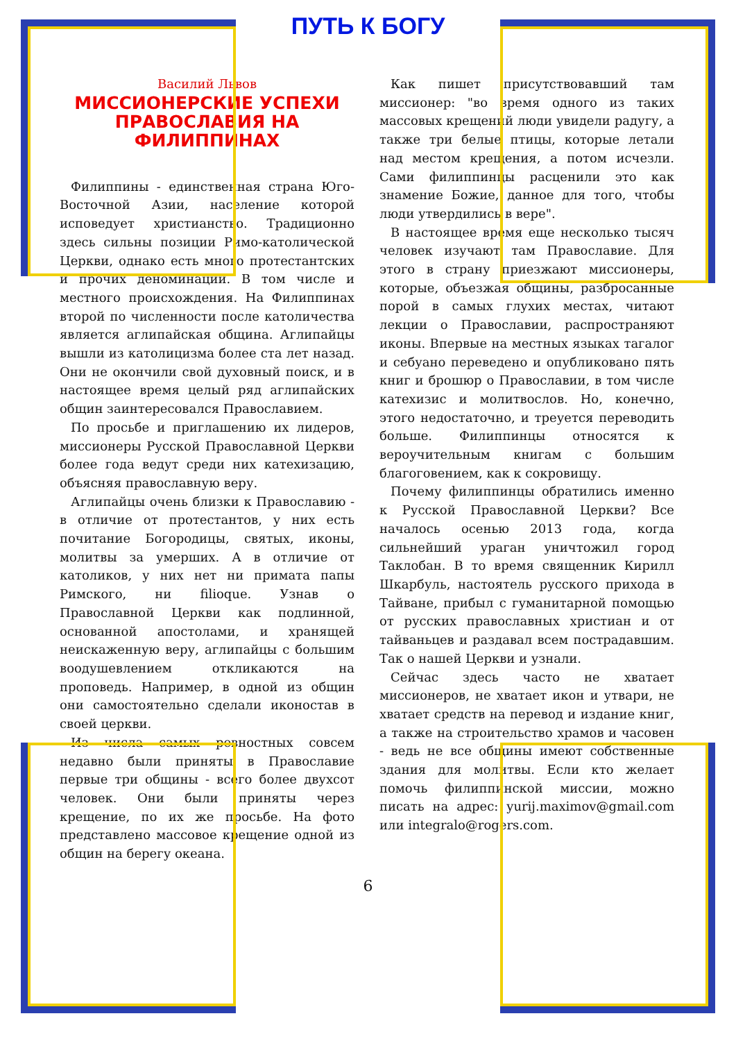ПУТЬ К БОГУ
Василий Львов
МИССИОНЕРСКИЕ УСПЕХИ ПРАВОСЛАВИЯ НА ФИЛИППИНАХ
Филиппины - единственная страна Юго-Восточной Азии, население которой исповедует христианство. Традиционно здесь сильны позиции Римо-католической Церкви, однако есть много протестантских и прочих деноминаций. В том числе и местного происхождения. На Филиппинах второй по численности после католичества является аглипайская община. Аглипайцы вышли из католицизма более ста лет назад. Они не окончили свой духовный поиск, и в настоящее время целый ряд аглипайских общин заинтересовался Православием.
По просьбе и приглашению их лидеров, миссионеры Русской Православной Церкви более года ведут среди них катехизацию, объясняя православную веру.
Аглипайцы очень близки к Православию - в отличие от протестантов, у них есть почитание Богородицы, святых, иконы, молитвы за умерших. А в отличие от католиков, у них нет ни примата папы Римского, ни filioque. Узнав о Православной Церкви как подлинной, основанной апостолами, и хранящей неискаженную веру, аглипайцы с большим воодушевлением откликаются на проповедь. Например, в одной из общин они самостоятельно сделали иконостав в своей церкви.
Из числа самых ревностных совсем недавно были приняты в Православие первые три общины - всего более двухсот человек. Они были приняты через крещение, по их же просьбе. На фото представлено массовое крещение одной из общин на берегу океана.
Как пишет присутствовавший там миссионер: "во время одного из таких массовых крещений люди увидели радугу, а также три белые птицы, которые летали над местом крещения, а потом исчезли. Сами филиппинцы расценили это как знамение Божие, данное для того, чтобы люди утвердились в вере".
В настоящее время еще несколько тысяч человек изучают там Православие. Для этого в страну приезжают миссионеры, которые, объезжая общины, разбросанные порой в самых глухих местах, читают лекции о Православии, распространяют иконы. Впервые на местных языках тагалог и себуано переведено и опубликовано пять книг и брошюр о Православии, в том числе катехизис и молитвослов. Но, конечно, этого недостаточно, и треуется переводить больше. Филиппинцы относятся к вероучительным книгам с большим благоговением, как к сокровищу.
Почему филиппинцы обратились именно к Русской Православной Церкви? Все началось осенью 2013 года, когда сильнейший ураган уничтожил город Таклобан. В то время священник Кирилл Шкарбуль, настоятель русского прихода в Тайване, прибыл с гуманитарной помощью от русских православных христиан и от тайваньцев и раздавал всем пострадавшим. Так о нашей Церкви и узнали.
Сейчас здесь часто не хватает миссионеров, не хватает икон и утвари, не хватает средств на перевод и издание книг, а также на строительство храмов и часовен - ведь не все общины имеют собственные здания для молитвы. Если кто желает помочь филиппинской миссии, можно писать на адрес: yurij.maximov@gmail.com или integralo@rogers.com.
6